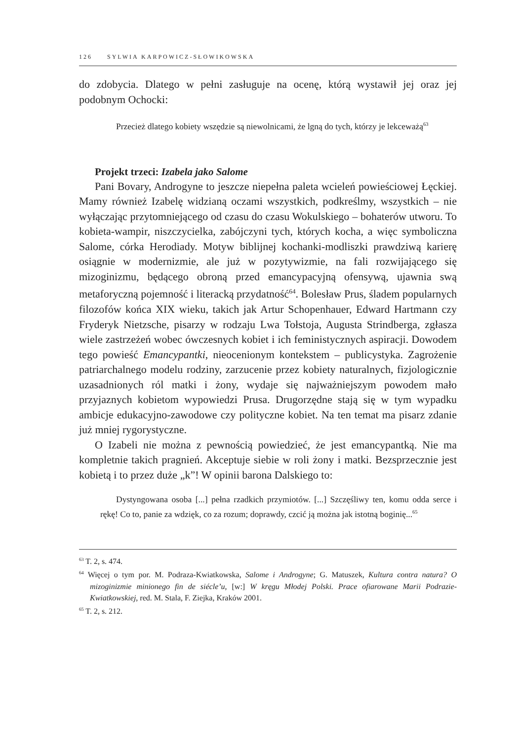126 SYLWIA KARPOWICZ-SŁOWIKOWSKA
do zdobycia. Dlatego w pełni zasługuje na ocenę, którą wystawił jej oraz jej podobnym Ochocki:
Przecież dlatego kobiety wszędzie są niewolnicami, że lgną do tych, którzy je lekceważą<sup>63</sup>
Projekt trzeci: Izabela jako Salome
Pani Bovary, Androgyne to jeszcze niepełna paleta wcieleń powieściowej Łęckiej. Mamy również Izabelę widzianą oczami wszystkich, podkreślmy, wszystkich – nie wyłączając przytomniejącego od czasu do czasu Wokulskiego – bohaterów utworu. To kobieta-wampir, niszczycielka, zabójczyni tych, których kocha, a więc symboliczna Salome, córka Herodiady. Motyw biblijnej kochanki-modliszki prawdziwą karierę osiągnie w modernizmie, ale już w pozytywizmie, na fali rozwijającego się mizoginizmu, będącego obroną przed emancypacyjną ofensywą, ujawnia swą metaforyczną pojemność i literacką przydatność<sup>64</sup>. Bolesław Prus, śladem popularnych filozofów końca XIX wieku, takich jak Artur Schopenhauer, Edward Hartmann czy Fryderyk Nietzsche, pisarzy w rodzaju Lwa Tołstoja, Augusta Strindberga, zgłasza wiele zastrzeżeń wobec ówczesnych kobiet i ich feministycznych aspiracji. Dowodem tego powieść Emancypantki, nieocenionym kontekstem – publicystyka. Zagrożenie patriarchalnego modelu rodziny, zarzucenie przez kobiety naturalnych, fizjologicznie uzasadnionych ról matki i żony, wydaje się najważniejszym powodem mało przyjaznych kobietom wypowiedzi Prusa. Drugorzędne stają się w tym wypadku ambicje edukacyjno-zawodowe czy polityczne kobiet. Na ten temat ma pisarz zdanie już mniej rygorystyczne.
O Izabeli nie można z pewnością powiedzieć, że jest emancypantką. Nie ma kompletnie takich pragnień. Akceptuje siebie w roli żony i matki. Bezsprzecznie jest kobietą i to przez duże „k”! W opinii barona Dalskiego to:
Dystyngowana osoba [...] pełna rzadkich przymiotów. [...] Szczęśliwy ten, komu odda serce i rękę! Co to, panie za wdzięk, co za rozum; doprawdy, czcić ją można jak istotną boginię...<sup>65</sup>
<sup>63</sup> T. 2, s. 474.
<sup>64</sup> Więcej o tym por. M. Podraza-Kwiatkowska, Salome i Androgyne; G. Matuszek, Kultura contra natura? O mizoginizmie minionego fin de siécle’u, [w:] W kręgu Młodej Polski. Prace ofiarowane Marii Podrazie-Kwiatkowskiej, red. M. Stala, F. Ziejka, Kraków 2001.
<sup>65</sup> T. 2, s. 212.